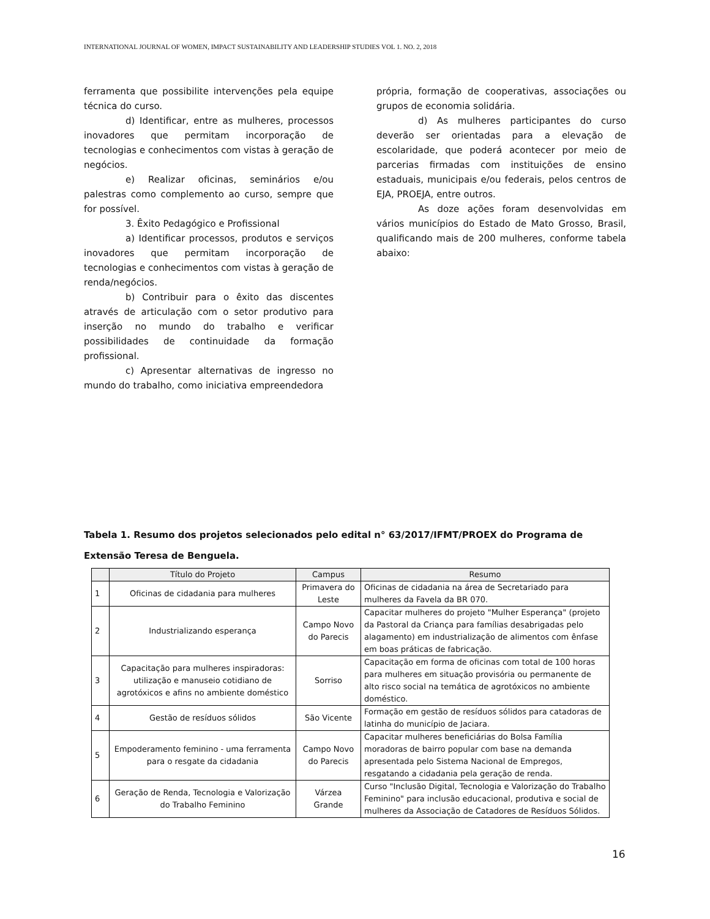INTERNATIONAL JOURNAL OF WOMEN, IMPACT SUSTAINABILITY AND LEADERSHIP STUDIES VOL 1. NO. 2, 2018
ferramenta que possibilite intervenções pela equipe técnica do curso.
d) Identificar, entre as mulheres, processos inovadores que permitam incorporação de tecnologias e conhecimentos com vistas à geração de negócios.
e) Realizar oficinas, seminários e/ou palestras como complemento ao curso, sempre que for possível.
3. Êxito Pedagógico e Profissional
a) Identificar processos, produtos e serviços inovadores que permitam incorporação de tecnologias e conhecimentos com vistas à geração de renda/negócios.
b) Contribuir para o êxito das discentes através de articulação com o setor produtivo para inserção no mundo do trabalho e verificar possibilidades de continuidade da formação profissional.
c) Apresentar alternativas de ingresso no mundo do trabalho, como iniciativa empreendedora
própria, formação de cooperativas, associações ou grupos de economia solidária.
d) As mulheres participantes do curso deverão ser orientadas para a elevação de escolaridade, que poderá acontecer por meio de parcerias firmadas com instituições de ensino estaduais, municipais e/ou federais, pelos centros de EJA, PROEJA, entre outros.
As doze ações foram desenvolvidas em vários municípios do Estado de Mato Grosso, Brasil, qualificando mais de 200 mulheres, conforme tabela abaixo:
Tabela 1. Resumo dos projetos selecionados pelo edital n° 63/2017/IFMT/PROEX do Programa de Extensão Teresa de Benguela.
| | Título do Projeto | Campus | Resumo |
| --- | --- | --- | --- |
| 1 | Oficinas de cidadania para mulheres | Primavera do Leste | Oficinas de cidadania na área de Secretariado para mulheres da Favela da BR 070. |
| 2 | Industrializando esperança | Campo Novo do Parecis | Capacitar mulheres do projeto "Mulher Esperança" (projeto da Pastoral da Criança para famílias desabrigadas pelo alagamento) em industrialização de alimentos com ênfase em boas práticas de fabricação. |
| 3 | Capacitação para mulheres inspiradoras: utilização e manuseio cotidiano de agrotóxicos e afins no ambiente doméstico | Sorriso | Capacitação em forma de oficinas com total de 100 horas para mulheres em situação provisória ou permanente de alto risco social na temática de agrotóxicos no ambiente doméstico. |
| 4 | Gestão de resíduos sólidos | São Vicente | Formação em gestão de resíduos sólidos para catadoras de latinha do município de Jaciara. |
| 5 | Empoderamento feminino - uma ferramenta para o resgate da cidadania | Campo Novo do Parecis | Capacitar mulheres beneficiárias do Bolsa Família moradoras de bairro popular com base na demanda apresentada pelo Sistema Nacional de Empregos, resgatando a cidadania pela geração de renda. |
| 6 | Geração de Renda, Tecnologia e Valorização do Trabalho Feminino | Várzea Grande | Curso "Inclusão Digital, Tecnologia e Valorização do Trabalho Feminino" para inclusão educacional, produtiva e social de mulheres da Associação de Catadores de Resíduos Sólidos. |
16